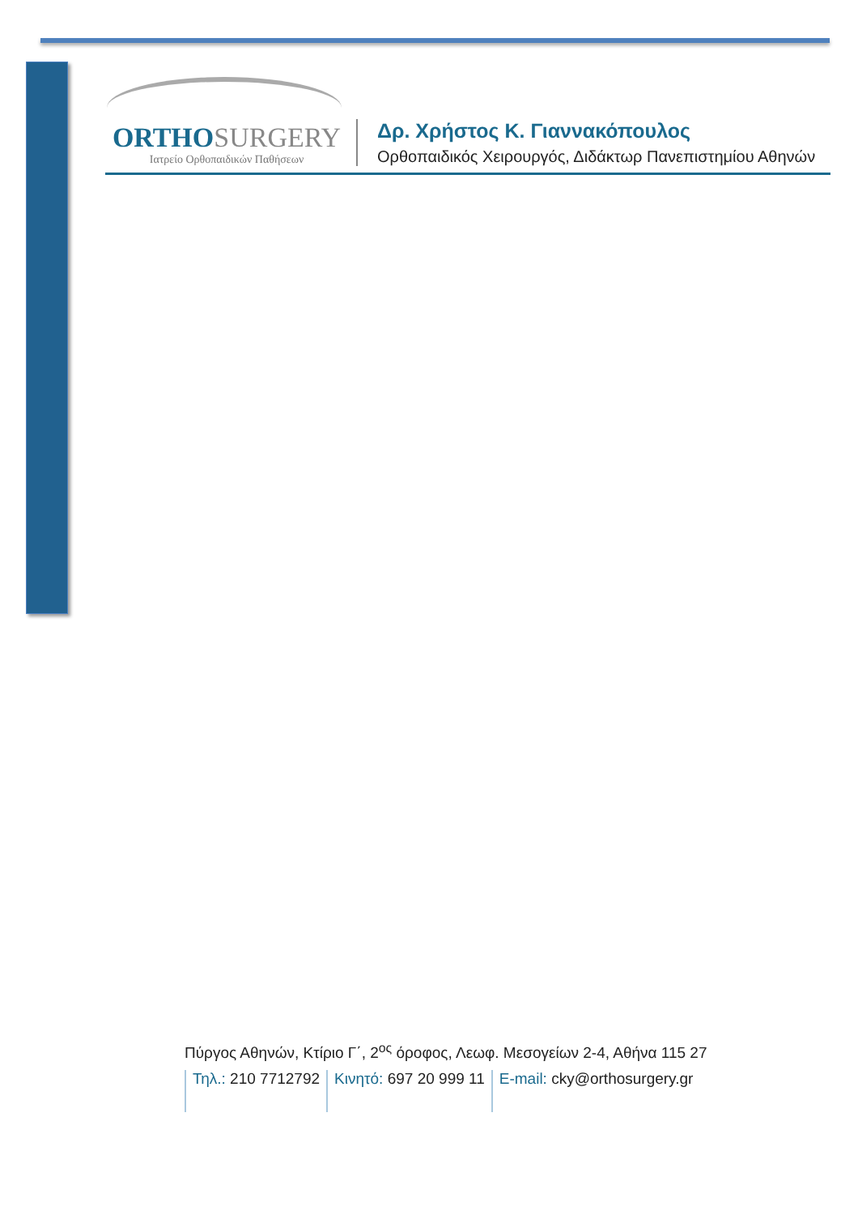ORTHO SURGERY
Ιατρείο Ορθοπαιδικών Παθήσεων
Δρ. Χρήστος Κ. Γιαννακόπουλος
Ορθοπαιδικός Χειρουργός, Διδάκτωρ Πανεπιστημίου Αθηνών
Πύργος Αθηνών, Κτίριο Γ΄, 2<sup>ος</sup> όροφος, Λεωφ. Μεσογείων 2-4, Αθήνα 115 27
Τηλ.: 210 7712792 Κινητό: 697 20 999 11 E-mail: cky@orthosurgery.gr